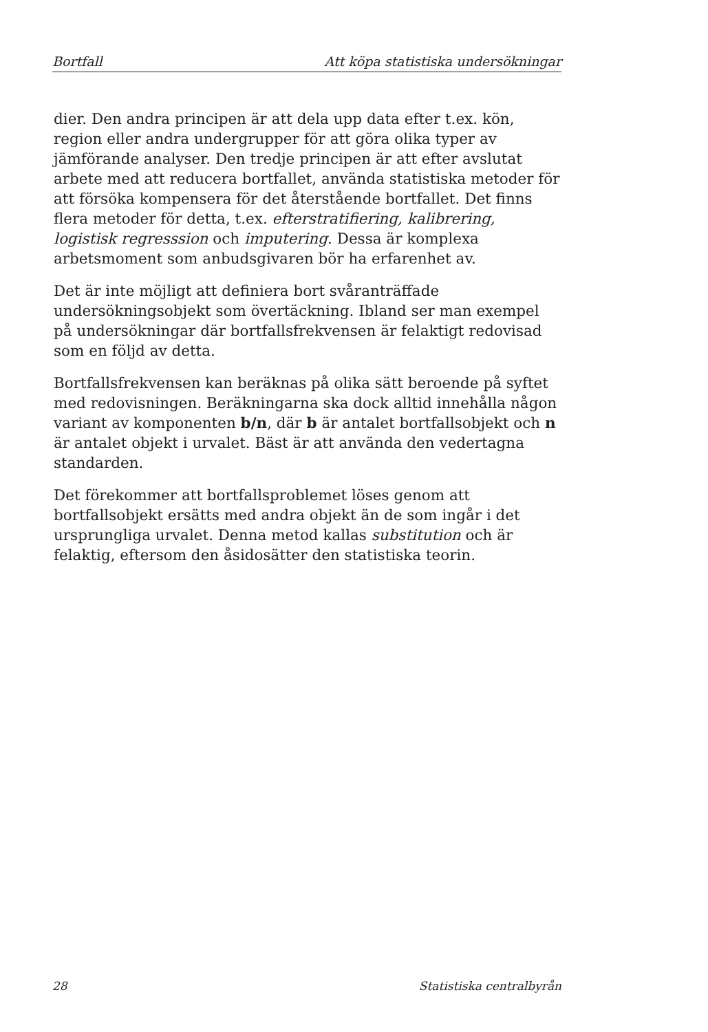Bortfall Att köpa statistiska undersökningar
dier. Den andra principen är att dela upp data efter t.ex. kön, region eller andra undergrupper för att göra olika typer av jämförande analyser. Den tredje principen är att efter avslutat arbete med att reducera bortfallet, använda statistiska metoder för att försöka kompensera för det återstående bortfallet. Det finns flera metoder för detta, t.ex. efterstratifiering, kalibrering, logistisk regresssion och imputering. Dessa är komplexa arbetsmoment som anbudsgivaren bör ha erfarenhet av.
Det är inte möjligt att definiera bort svåranträffade undersökningsobjekt som övertäckning. Ibland ser man exempel på undersökningar där bortfallsfrekvensen är felaktigt redovisad som en följd av detta.
Bortfallsfrekvensen kan beräknas på olika sätt beroende på syftet med redovisningen. Beräkningarna ska dock alltid innehålla någon variant av komponenten b/n, där b är antalet bortfallsobjekt och n är antalet objekt i urvalet. Bäst är att använda den vedertagna standarden.
Det förekommer att bortfallsproblemet löses genom att bortfallsobjekt ersätts med andra objekt än de som ingår i det ursprungliga urvalet. Denna metod kallas substitution och är felaktig, eftersom den åsidosätter den statistiska teorin.
28 Statistiska centralbyrån